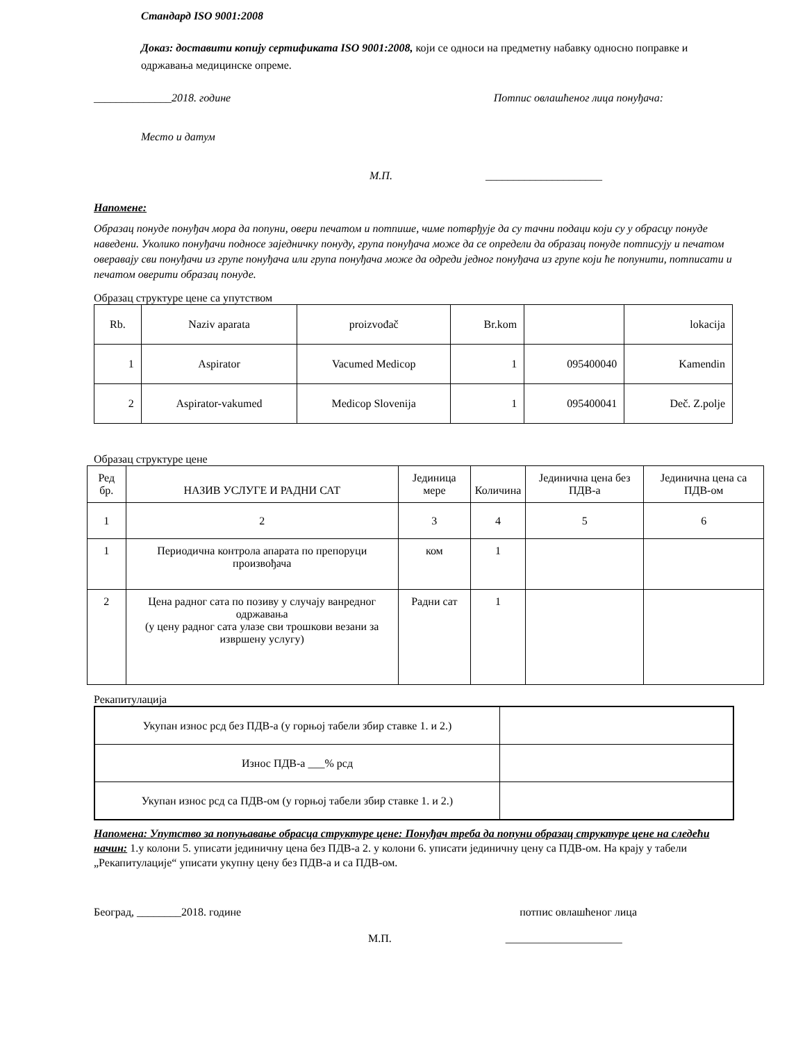Стандард ISO 9001:2008
Доказ: доставити копију сертификата ISO 9001:2008, који се односи на предметну набавку односно поправке и одржавања медицинске опреме.
______________2018. године Потпис овлашћеног лица понуђача:
Место и датум
М.П. _____________________
Напомене:
Образац понуде понуђач мора да попуни, овери печатом и потпише, чиме потврђује да су тачни подаци који су у обрасцу понуде наведени. Уколико понуђачи подносе заједничку понуду, група понуђача може да се определи да образац понуде потписују и печатом оверавају сви понуђачи из групе понуђача или група понуђача може да одреди једног понуђача из групе који ће попунити, потписати и печатом оверити образац понуде.
Образац структуре цене са упутством
| Rb. | Naziv aparata | proizvođač | Br.kom | | lokacija |
| 1 | Aspirator | Vacumed Medicop | 1 | 095400040 | Kamendin |
| 2 | Aspirator-vakumed | Medicop Slovenija | 1 | 095400041 | Deč. Z.polje |
Образац структуре цене
| Ред бр. | НАЗИВ УСЛУГЕ И РАДНИ САТ | Јединица мере | Количина | Јединична цена без ПДВ-а | Јединична цена са ПДВ-ом |
| 1 | 2 | 3 | 4 | 5 | 6 |
| 1 | Периодична контрола апарата по препоруци произвођача | ком | 1 | | |
| 2 | Цена радног сата по позиву у случају ванредног одржавања (у цену радног сата улазе сви трошкови везани за извршену услугу) | Радни сат | 1 | | |
Рекапитулација
| Укупан износ рсд без ПДВ-а (у горњој табели збир ставке 1. и 2.) | |
| Износ ПДВ-а ___% рсд | |
| Укупан износ рсд са ПДВ-ом (у горњој табели збир ставке 1. и 2.) | |
Напомена: Упутство за попуњавање обрасца структуре цене: Понуђач треба да попуни образац структуре цене на следећи начин: 1.у колони 5. уписати јединичну цена без ПДВ-а 2. у колони 6. уписати јединичну цену са ПДВ-ом. На крају у табели „Рекапитулације“ уписати укупну цену без ПДВ-а и са ПДВ-ом.
Београд, ________2018. године потпис овлашћеног лица
М.П. _____________________